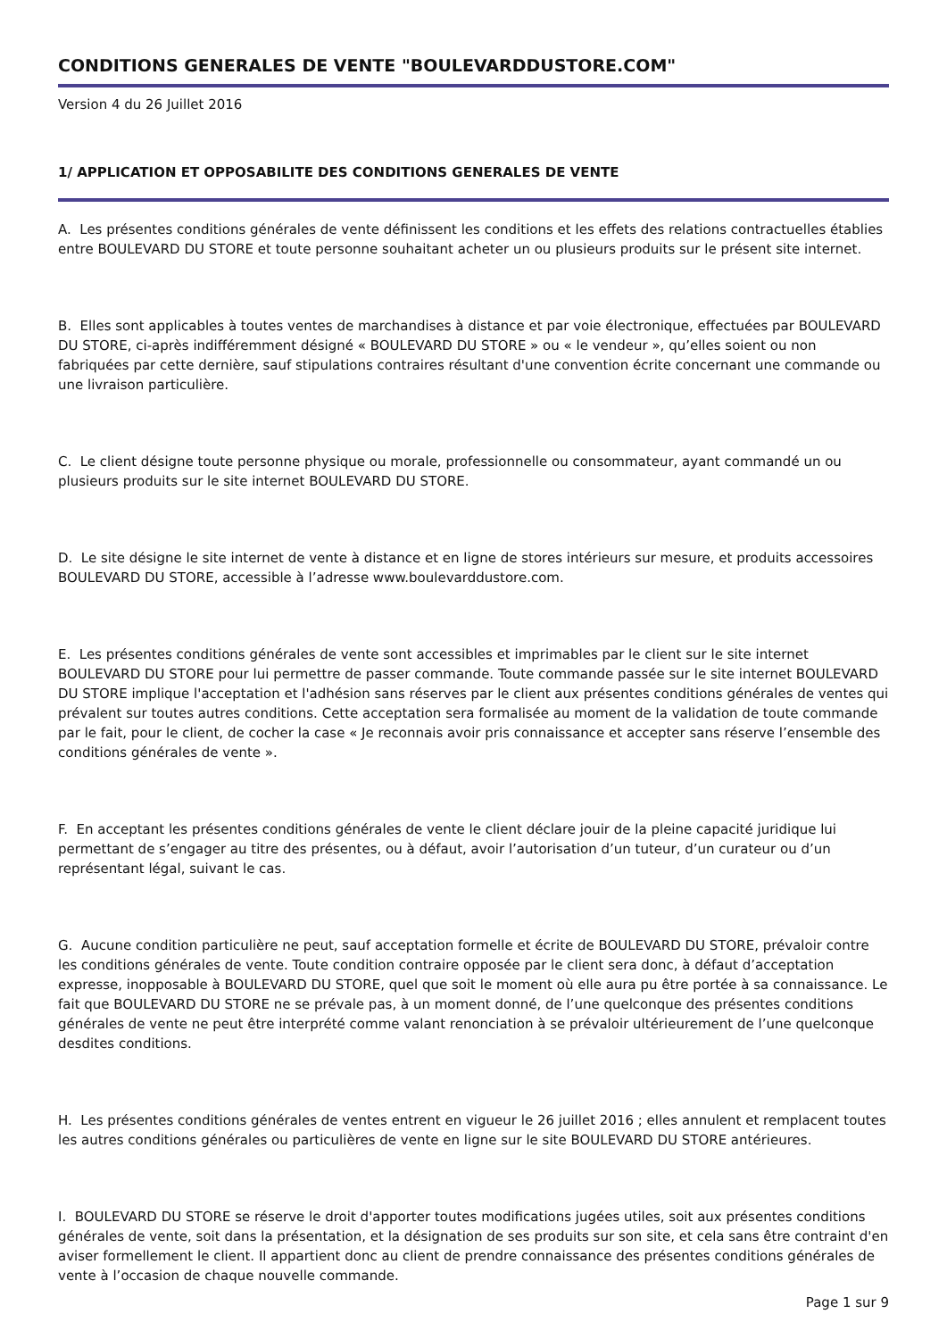CONDITIONS GENERALES DE VENTE "BOULEVARDDUSTORE.COM"
Version 4 du 26 Juillet 2016
1/ APPLICATION ET OPPOSABILITE DES CONDITIONS GENERALES DE VENTE
A. Les présentes conditions générales de vente définissent les conditions et les effets des relations contractuelles établies entre BOULEVARD DU STORE et toute personne souhaitant acheter un ou plusieurs produits sur le présent site internet.
B. Elles sont applicables à toutes ventes de marchandises à distance et par voie électronique, effectuées par BOULEVARD DU STORE, ci-après indifféremment désigné « BOULEVARD DU STORE » ou « le vendeur », qu’elles soient ou non fabriquées par cette dernière, sauf stipulations contraires résultant d'une convention écrite concernant une commande ou une livraison particulière.
C. Le client désigne toute personne physique ou morale, professionnelle ou consommateur, ayant commandé un ou plusieurs produits sur le site internet BOULEVARD DU STORE.
D. Le site désigne le site internet de vente à distance et en ligne de stores intérieurs sur mesure, et produits accessoires BOULEVARD DU STORE, accessible à l’adresse www.boulevarddustore.com.
E. Les présentes conditions générales de vente sont accessibles et imprimables par le client sur le site internet BOULEVARD DU STORE pour lui permettre de passer commande. Toute commande passée sur le site internet BOULEVARD DU STORE implique l'acceptation et l'adhésion sans réserves par le client aux présentes conditions générales de ventes qui prévalent sur toutes autres conditions. Cette acceptation sera formalisée au moment de la validation de toute commande par le fait, pour le client, de cocher la case « Je reconnais avoir pris connaissance et accepter sans réserve l’ensemble des conditions générales de vente ».
F. En acceptant les présentes conditions générales de vente le client déclare jouir de la pleine capacité juridique lui permettant de s’engager au titre des présentes, ou à défaut, avoir l’autorisation d’un tuteur, d’un curateur ou d’un représentant légal, suivant le cas.
G. Aucune condition particulière ne peut, sauf acceptation formelle et écrite de BOULEVARD DU STORE, prévaloir contre les conditions générales de vente. Toute condition contraire opposée par le client sera donc, à défaut d’acceptation expresse, inopposable à BOULEVARD DU STORE, quel que soit le moment où elle aura pu être portée à sa connaissance. Le fait que BOULEVARD DU STORE ne se prévale pas, à un moment donné, de l’une quelconque des présentes conditions générales de vente ne peut être interprété comme valant renonciation à se prévaloir ultérieurement de l’une quelconque desdites conditions.
H. Les présentes conditions générales de ventes entrent en vigueur le 26 juillet 2016 ; elles annulent et remplacent toutes les autres conditions générales ou particulières de vente en ligne sur le site BOULEVARD DU STORE antérieures.
I. BOULEVARD DU STORE se réserve le droit d'apporter toutes modifications jugées utiles, soit aux présentes conditions générales de vente, soit dans la présentation, et la désignation de ses produits sur son site, et cela sans être contraint d'en aviser formellement le client. Il appartient donc au client de prendre connaissance des présentes conditions générales de vente à l’occasion de chaque nouvelle commande.
Page 1 sur 9